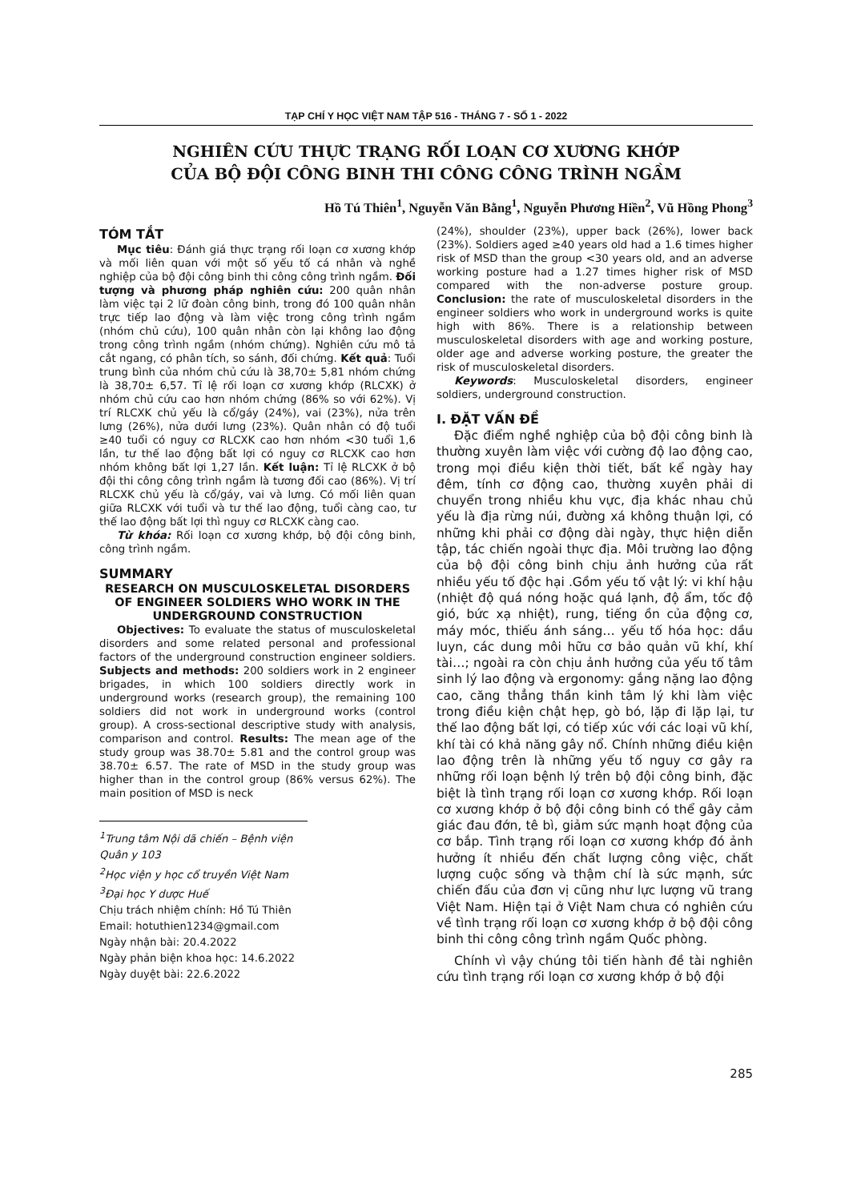TẠP CHÍ Y HỌC VIỆT NAM TẬP 516 - THÁNG 7 - SỐ 1 - 2022
NGHIÊN CỨU THỰC TRẠNG RỐI LOẠN CƠ XƯƠNG KHỚP
CỦA BỘ ĐỘI CÔNG BINH THI CÔNG CÔNG TRÌNH NGẦM
Hồ Tú Thiên<sup>1</sup>, Nguyễn Văn Bằng<sup>1</sup>, Nguyễn Phương Hiền<sup>2</sup>, Vũ Hồng Phong<sup>3</sup>
TÓM TẮT
Mục tiêu: Đánh giá thực trạng rối loạn cơ xương khớp và mối liên quan với một số yếu tố cá nhân và nghề nghiệp của bộ đội công binh thi công công trình ngầm. Đối tượng và phương pháp nghiên cứu: 200 quân nhân làm việc tại 2 lữ đoàn công binh, trong đó 100 quân nhân trực tiếp lao động và làm việc trong công trình ngầm (nhóm chủ cứu), 100 quân nhân còn lại không lao động trong công trình ngầm (nhóm chứng). Nghiên cứu mô tả cắt ngang, có phân tích, so sánh, đối chứng. Kết quả: Tuổi trung bình của nhóm chủ cứu là 38,70± 5,81 nhóm chứng là 38,70± 6,57. Tỉ lệ rối loạn cơ xương khớp (RLCXK) ở nhóm chủ cứu cao hơn nhóm chứng (86% so với 62%). Vị trí RLCXK chủ yếu là cổ/gáy (24%), vai (23%), nửa trên lưng (26%), nửa dưới lưng (23%). Quân nhân có độ tuổi ≥40 tuổi có nguy cơ RLCXK cao hơn nhóm <30 tuổi 1,6 lần, tư thế lao động bất lợi có nguy cơ RLCXK cao hơn nhóm không bất lợi 1,27 lần. Kết luận: Tỉ lệ RLCXK ở bộ đội thi công công trình ngầm là tương đối cao (86%). Vị trí RLCXK chủ yếu là cổ/gáy, vai và lưng. Có mối liên quan giữa RLCXK với tuổi và tư thế lao động, tuổi càng cao, tư thế lao động bất lợi thì nguy cơ RLCXK càng cao.
Từ khóa: Rối loạn cơ xương khớp, bộ đội công binh, công trình ngầm.
SUMMARY
RESEARCH ON MUSCULOSKELETAL DISORDERS OF ENGINEER SOLDIERS WHO WORK IN THE UNDERGROUND CONSTRUCTION
Objectives: To evaluate the status of musculoskeletal disorders and some related personal and professional factors of the underground construction engineer soldiers. Subjects and methods: 200 soldiers work in 2 engineer brigades, in which 100 soldiers directly work in underground works (research group), the remaining 100 soldiers did not work in underground works (control group). A cross-sectional descriptive study with analysis, comparison and control. Results: The mean age of the study group was 38.70± 5.81 and the control group was 38.70± 6.57. The rate of MSD in the study group was higher than in the control group (86% versus 62%). The main position of MSD is neck
<sup>1</sup> Trung tâm Nội dã chiến – Bệnh viện Quân y 103
<sup>2</sup>Học viện y học cổ truyền Việt Nam
<sup>3</sup> Đại học Y dược Huế
Chịu trách nhiệm chính: Hồ Tú Thiên
Email: hotuthien1234@gmail.com
Ngày nhận bài: 20.4.2022
Ngày phản biện khoa học: 14.6.2022
Ngày duyệt bài: 22.6.2022
(24%), shoulder (23%), upper back (26%), lower back (23%). Soldiers aged ≥40 years old had a 1.6 times higher risk of MSD than the group <30 years old, and an adverse working posture had a 1.27 times higher risk of MSD compared with the non-adverse posture group. Conclusion: the rate of musculoskeletal disorders in the engineer soldiers who work in underground works is quite high with 86%. There is a relationship between musculoskeletal disorders with age and working posture, older age and adverse working posture, the greater the risk of musculoskeletal disorders.
Keywords: Musculoskeletal disorders, engineer soldiers, underground construction.
I. ĐẶT VẤN ĐỀ
Đặc điểm nghề nghiệp của bộ đội công binh là thường xuyên làm việc với cường độ lao động cao, trong mọi điều kiện thời tiết, bất kể ngày hay đêm, tính cơ động cao, thường xuyên phải di chuyển trong nhiều khu vực, địa khác nhau chủ yếu là địa rừng núi, đường xá không thuận lợi, có những khi phải cơ động dài ngày, thực hiện diễn tập, tác chiến ngoài thực địa. Môi trường lao động của bộ đội công binh chịu ảnh hưởng của rất nhiều yếu tố độc hại .Gồm yếu tố vật lý: vi khí hậu (nhiệt độ quá nóng hoặc quá lạnh, độ ẩm, tốc độ gió, bức xạ nhiệt), rung, tiếng ồn của động cơ, máy móc, thiếu ánh sáng… yếu tố hóa học: dầu luyn, các dung môi hữu cơ bảo quản vũ khí, khí tài…; ngoài ra còn chịu ảnh hưởng của yếu tố tâm sinh lý lao động và ergonomy: gắng nặng lao động cao, căng thẳng thần kinh tâm lý khi làm việc trong điều kiện chật hẹp, gò bó, lặp đi lặp lại, tư thế lao động bất lợi, có tiếp xúc với các loại vũ khí, khí tài có khả năng gây nổ. Chính những điều kiện lao động trên là những yếu tố nguy cơ gây ra những rối loạn bệnh lý trên bộ đội công binh, đặc biệt là tình trạng rối loạn cơ xương khớp. Rối loạn cơ xương khớp ở bộ đội công binh có thể gây cảm giác đau đớn, tê bì, giảm sức mạnh hoạt động của cơ bắp. Tình trạng rối loạn cơ xương khớp đó ảnh hưởng ít nhiều đến chất lượng công việc, chất lượng cuộc sống và thậm chí là sức mạnh, sức chiến đấu của đơn vị cũng như lực lượng vũ trang Việt Nam. Hiện tại ở Việt Nam chưa có nghiên cứu về tình trạng rối loạn cơ xương khớp ở bộ đội công binh thi công công trình ngầm Quốc phòng.
Chính vì vậy chúng tôi tiến hành đề tài nghiên cứu tình trạng rối loạn cơ xương khớp ở bộ đội
285